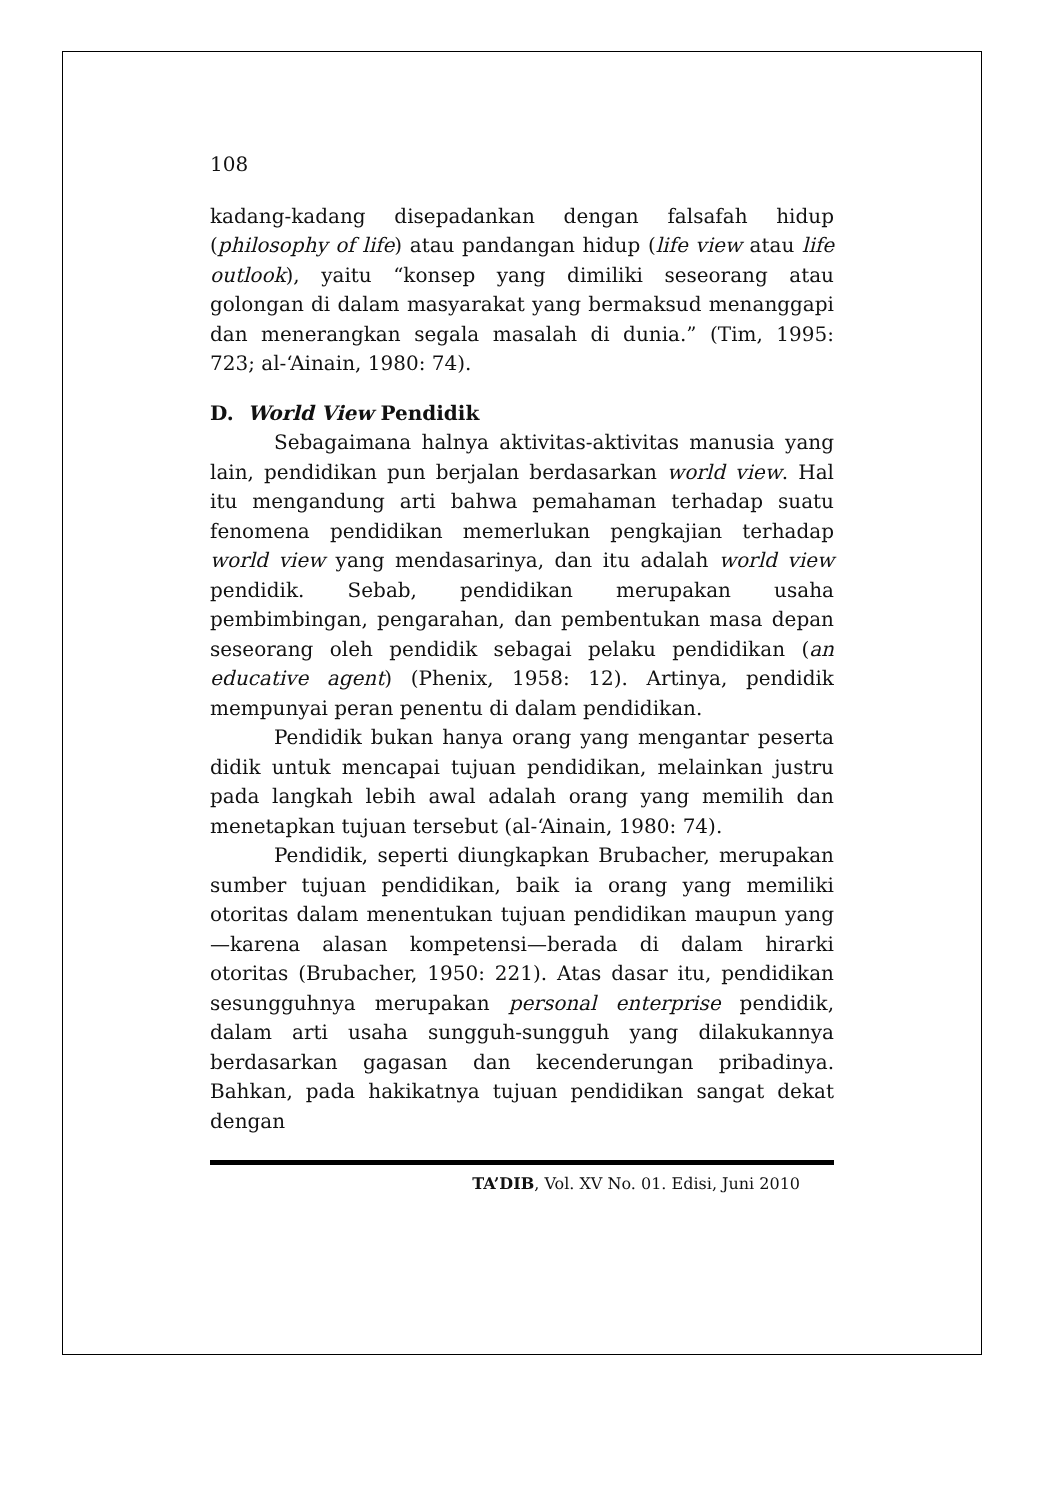108
kadang-kadang disepadankan dengan falsafah hidup (philosophy of life) atau pandangan hidup (life view atau life outlook), yaitu “konsep yang dimiliki seseorang atau golongan di dalam masyarakat yang bermaksud menanggapi dan menerangkan segala masalah di dunia.” (Tim, 1995: 723; al-‘Ainain, 1980: 74).
D. World View Pendidik
Sebagaimana halnya aktivitas-aktivitas manusia yang lain, pendidikan pun berjalan berdasarkan world view. Hal itu mengandung arti bahwa pemahaman terhadap suatu fenomena pendidikan memerlukan pengkajian terhadap world view yang mendasarinya, dan itu adalah world view pendidik. Sebab, pendidikan merupakan usaha pembimbingan, pengarahan, dan pembentukan masa depan seseorang oleh pendidik sebagai pelaku pendidikan (an educative agent) (Phenix, 1958: 12). Artinya, pendidik mempunyai peran penentu di dalam pendidikan.
Pendidik bukan hanya orang yang mengantar peserta didik untuk mencapai tujuan pendidikan, melainkan justru pada langkah lebih awal adalah orang yang memilih dan menetapkan tujuan tersebut (al-‘Ainain, 1980: 74).
Pendidik, seperti diungkapkan Brubacher, merupakan sumber tujuan pendidikan, baik ia orang yang memiliki otoritas dalam menentukan tujuan pendidikan maupun yang—karena alasan kompetensi—berada di dalam hirarki otoritas (Brubacher, 1950: 221). Atas dasar itu, pendidikan sesungguhnya merupakan personal enterprise pendidik, dalam arti usaha sungguh-sungguh yang dilakukannya berdasarkan gagasan dan kecenderungan pribadinya. Bahkan, pada hakikatnya tujuan pendidikan sangat dekat dengan
TA’DIB, Vol. XV No. 01. Edisi, Juni 2010